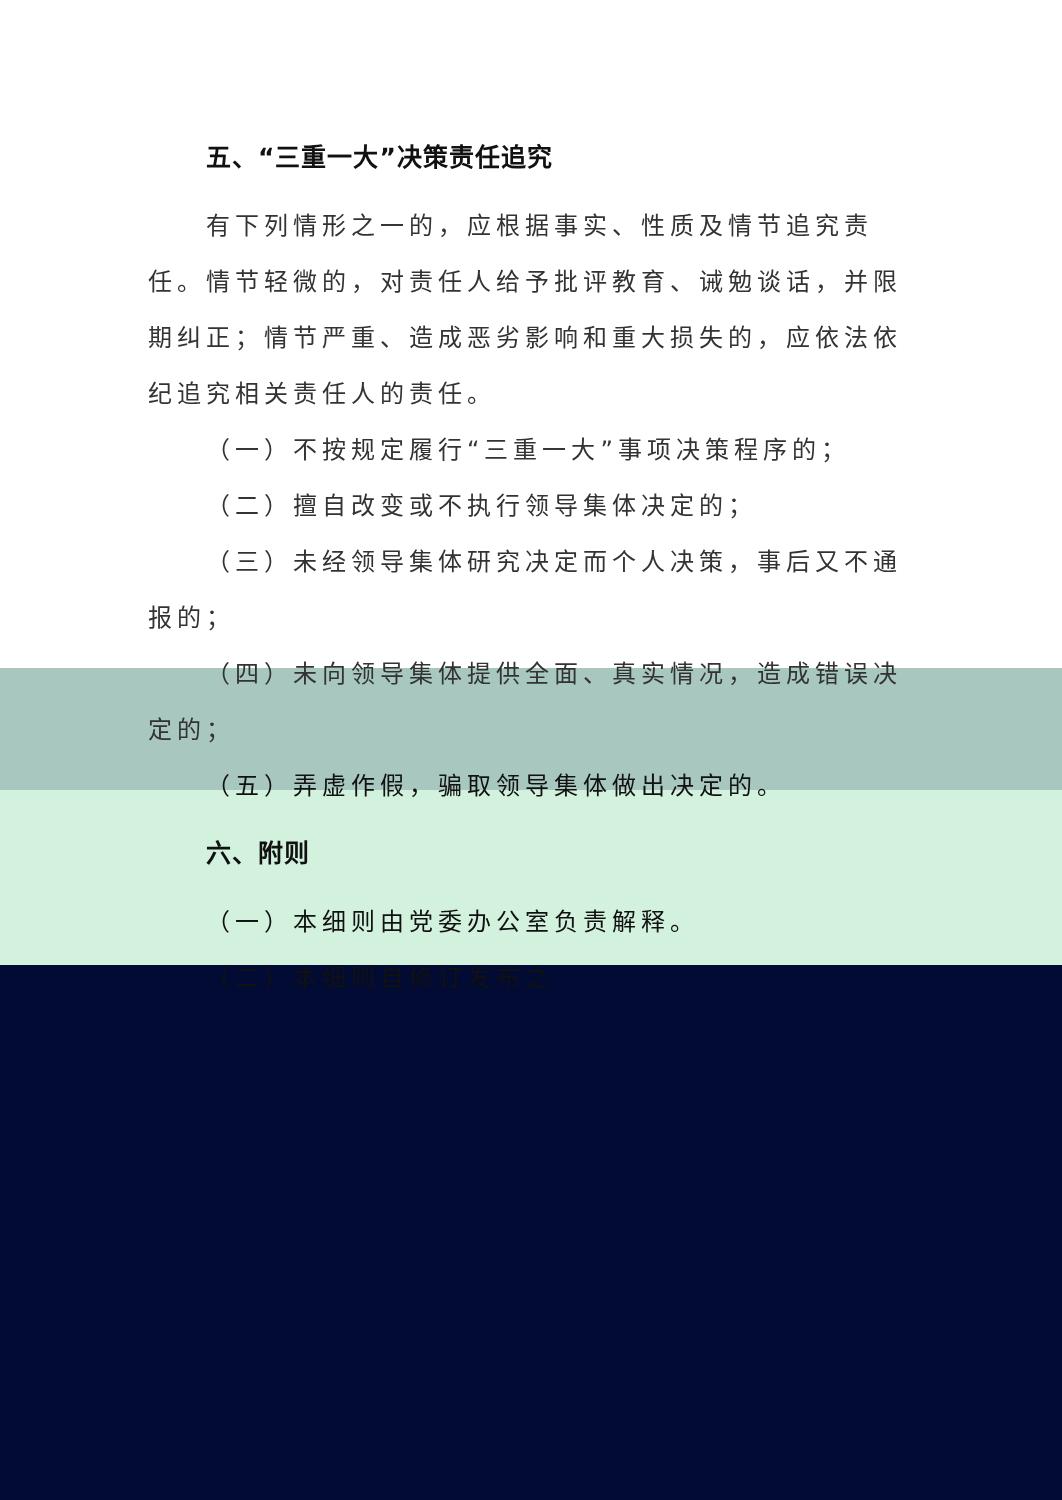五、“三重一大”决策责任追究
有下列情形之一的，应根据事实、性质及情节追究责任。情节轻微的，对责任人给予批评教育、诫勉谈话，并限期纠正；情节严重、造成恶劣影响和重大损失的，应依法依纪追究相关责任人的责任。
（一）不按规定履行“三重一大”事项决策程序的；
（二）擅自改变或不执行领导集体决定的；
（三）未经领导集体研究决定而个人决策，事后又不通报的；
（四）未向领导集体提供全面、真实情况，造成错误决定的；
（五）弄虚作假，骗取领导集体做出决定的。
六、附则
（一）本细则由党委办公室负责解释。
（二）本细则自修订发布之